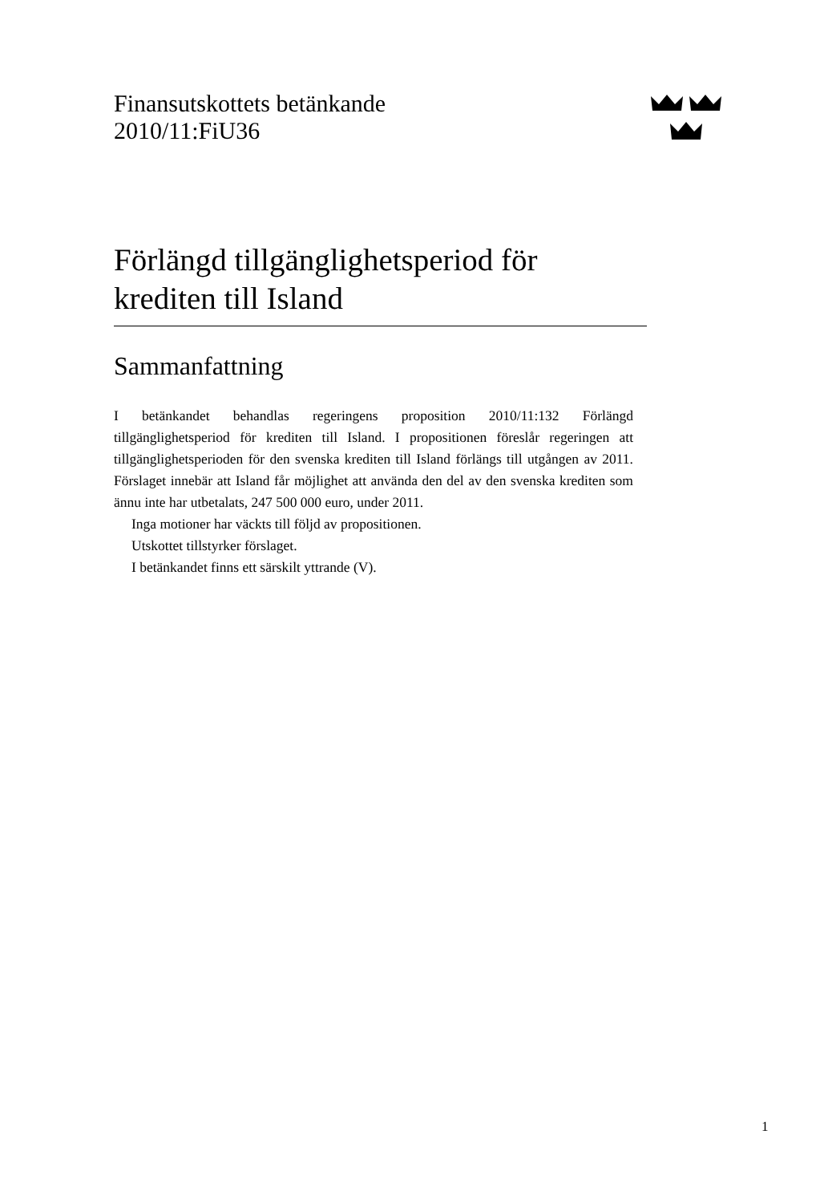Finansutskottets betänkande
2010/11:FiU36
Förlängd tillgänglighetsperiod för krediten till Island
Sammanfattning
I betänkandet behandlas regeringens proposition 2010/11:132 Förlängd tillgänglighetsperiod för krediten till Island. I propositionen föreslår regeringen att tillgänglighetsperioden för den svenska krediten till Island förlängs till utgången av 2011. Förslaget innebär att Island får möjlighet att använda den del av den svenska krediten som ännu inte har utbetalats, 247 500 000 euro, under 2011.
Inga motioner har väckts till följd av propositionen.
Utskottet tillstyrker förslaget.
I betänkandet finns ett särskilt yttrande (V).
1